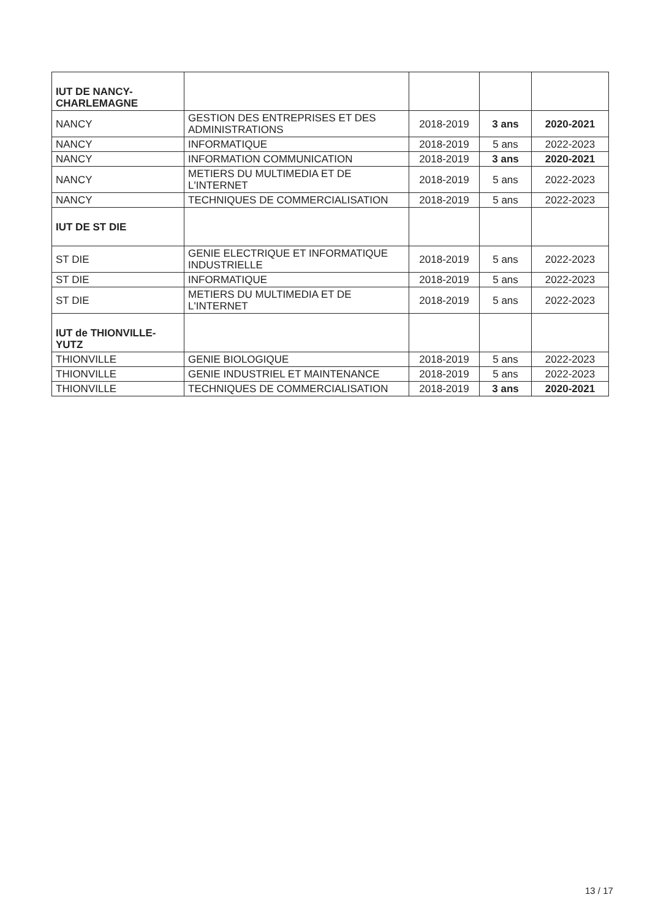| IUT DE NANCY-CHARLEMAGNE | | | | |
| NANCY | GESTION DES ENTREPRISES ET DES ADMINISTRATIONS | 2018-2019 | 3 ans | 2020-2021 |
| NANCY | INFORMATIQUE | 2018-2019 | 5 ans | 2022-2023 |
| NANCY | INFORMATION COMMUNICATION | 2018-2019 | 3 ans | 2020-2021 |
| NANCY | METIERS DU MULTIMEDIA ET DE L'INTERNET | 2018-2019 | 5 ans | 2022-2023 |
| NANCY | TECHNIQUES DE COMMERCIALISATION | 2018-2019 | 5 ans | 2022-2023 |
| IUT DE ST DIE | | | | |
| ST DIE | GENIE ELECTRIQUE ET INFORMATIQUE INDUSTRIELLE | 2018-2019 | 5 ans | 2022-2023 |
| ST DIE | INFORMATIQUE | 2018-2019 | 5 ans | 2022-2023 |
| ST DIE | METIERS DU MULTIMEDIA ET DE L'INTERNET | 2018-2019 | 5 ans | 2022-2023 |
| IUT de THIONVILLE-YUTZ | | | | |
| THIONVILLE | GENIE BIOLOGIQUE | 2018-2019 | 5 ans | 2022-2023 |
| THIONVILLE | GENIE INDUSTRIEL ET MAINTENANCE | 2018-2019 | 5 ans | 2022-2023 |
| THIONVILLE | TECHNIQUES DE COMMERCIALISATION | 2018-2019 | 3 ans | 2020-2021 |
13 / 17